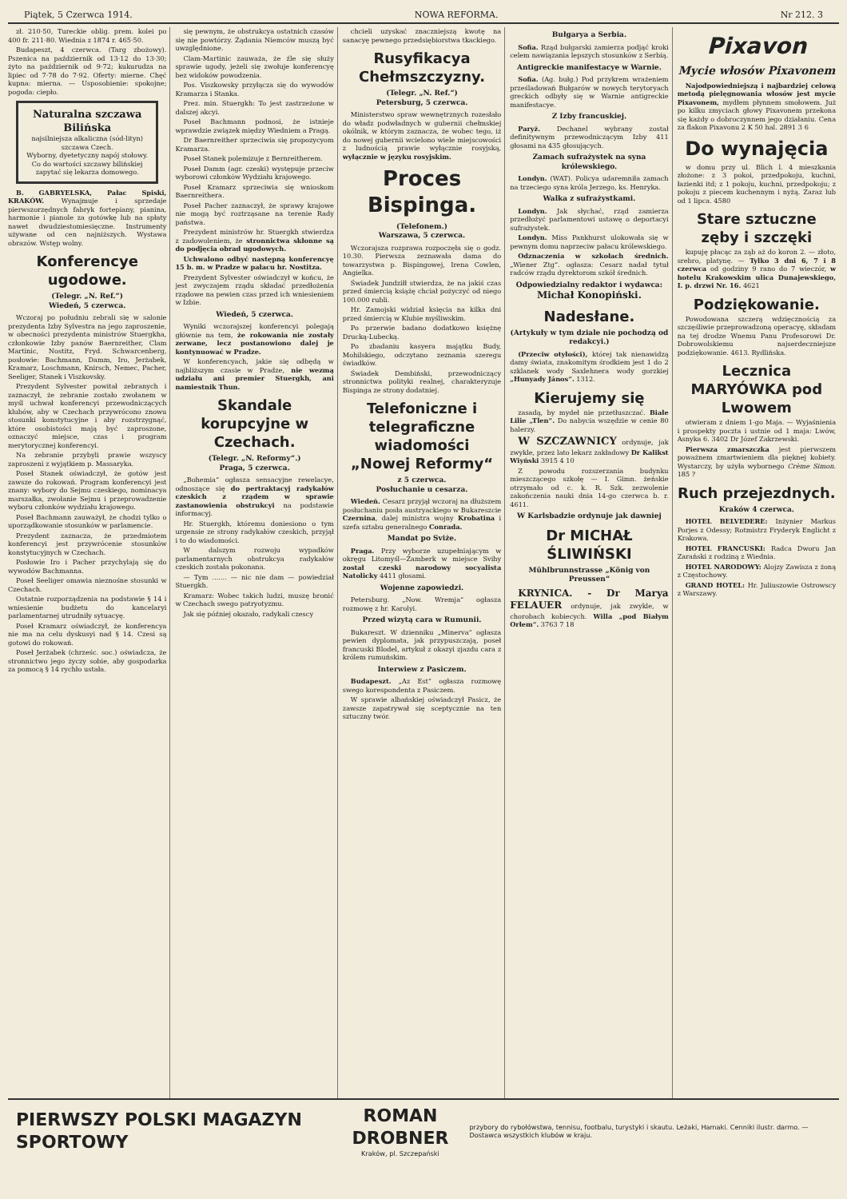Piątek, 5 Czerwca 1914. NOWA REFORMA. Nr 212. 3
zł. 210·50, Tureckie oblig. prem. kolei po 400 fr. 211·80. Wiednia z 1874 r. 465·50.
Budapeszt, 4 czerwca. (Targ zbożowy). Pszenica na październik od 13·12 do 13·30; żyto na październik od 9·72; kukurudza na lipiec od 7·78 do 7·92. Oferty: mierne. Chęć kupna: mierna. — Usposobienie: spokojne; pogoda: ciepło.
Naturalna szczawa Bilińska
najsilniejsza alkaliczna (sód-lityn) szczawa Czech.
Wyborny, dyetetyczny napój stołowy. Co do wartości szczawy bilińskiej zapytać się lekarza domowego.
B. GABRYELSKA, Pałac Spiski, KRAKÓW. Wynajmuje i sprzedaje pierwszorzędnych fabryk fortepiany, pianina, harmonie i pianole za gotówkę lub na spłaty nawet dwudziestomiesięczne. Instrumenty używane od cen najniższych. Wystawa obrazów. Wstęp wolny.
Konferencye ugodowe.
(Telegr. „N. Ref.“)
Wiedeń, 5 czerwca.
Wczoraj po południu zebrali się w salonie prezydenta Izby Sylvestra na jego zaproszenie, w obecności prezydenta ministrów Stuergkha, członkowie Izby panów Baernreither, Clam Martinic, Nostitz, Fryd. Schwarcenberg, posłowie: Bachmann, Damm, Iro, Jerżabek, Kramarz, Loschmann, Knirsch, Nemec, Pacher, Seeliger, Stanek i Viszkovsky.
Prezydent Sylvester powitał zebranych i zaznaczył, że zebranie zostało zwołanem w myśl uchwał konferencyi przewodniczących klubów, aby w Czechach przywrócono znowu stosunki konstytucyjne i aby rozstrzygnąć, które osobistości mają być zaproszone, oznaczyć miejsce, czas i program merytorycznej konferencyi.
Na zebranie przybyli prawie wszyscy zaproszeni z wyjątkiem p. Massaryka.
Poseł Stanek oświadczył, że gotów jest zawsze do rokowań. Program konferencyi jest znany: wybory do Sejmu czeskiego, nominacya marszałka, zwołanie Sejmu i przeprowadzenie wyboru członków wydziału krajowego.
Poseł Bachmann zauważył, że chodzi tylko o uporządkowanie stosunków w parlamencie.
Prezydent zaznacza, że przedmiotem konferencyi jest przywrócenie stosunków konstytucyjnych w Czechach.
Posłowie Iro i Pacher przychylają się do wywodów Bachmanna.
Poseł Seeliger omawia nieznośne stosunki w Czechach.
Ostatnie rozporządzenia na podstawie § 14 i wniesienie budżetu do kancelaryi parlamentarnej utrudniły sytuacyę.
Poseł Kramarz oświadczył, że konferencya nie ma na celu dyskusyi nad § 14. Czesi są gotowi do rokowań.
Poseł Jerżabek (chrześc. soc.) oświadcza, że stronnictwo jego życzy sobie, aby gospodarka za pomocą § 14 rychło ustała.
się pewnym, że obstrukcya ostatnich czasów się nie powtórzy. Żądania Niemców muszą być uwzględnione.
Clam-Martinic zauważa, że źle się służy sprawie ugody, jeżeli się zwołuje konferencyę bez widoków powodzenia.
Pos. Viszkowsky przyłącza się do wywodów Kramarza i Stanka.
Prez. min. Stuergkh: To jest zastrzeżone w dalszej akcyi.
Poseł Bachmann podnosi, że istnieje wprawdzie związek między Wiedniem a Pragą.
Dr Baernreither sprzeciwia się propozycyom Kramarza.
Poseł Stanek polemizuje z Bernreitherem.
Poseł Damm (agr. czeski) występuje przeciw wyborowi członków Wydziału krajowego.
Poseł Kramarz sprzeciwia się wnioskom Baernreithera.
Poseł Pacher zaznaczył, że sprawy krajowe nie mogą być roztrząsane na terenie Rady państwa.
Prezydent ministrów hr. Stuergkh stwierdza z zadowoleniem, że stronnictwa skłonne są do podjęcia obrad ugodowych.
Uchwalono odbyć następną konferencyę 15 b. m. w Pradze w pałacu hr. Nostitza.
Prezydent Sylvester oświadczył w końcu, że jest zwyczajem rządu składać przedłożenia rządowe na pewien czas przed ich wniesieniem w Izbie.
Wiedeń, 5 czerwca.
Wyniki wczorajszej konferencyi polegają głównie na tem, że rokowania nie zostały zerwane, lecz postanowiono dalej je kontynuować w Pradze.
W konferencyach, jakie się odbędą w najbliższym czasie w Pradze, nie wezmą udziału ani premier Stuergkh, ani namiestnik Thun.
Skandale korupcyjne w Czechach.
(Telegr. „N. Reformy“.)
Praga, 5 czerwca.
„Bohemia“ ogłasza sensacyjne rewelacye, odnoszące się do pertraktacyj radykałów czeskich z rządem w sprawie zastanowienia obstrukcyi na podstawie informacyj.
Hr. Stuergkh, któremu doniesiono o tym urgensie ze strony radykałów czeskich, przyjął i to do wiadomości.
W dalszym rozwoju wypadków parlamentarnych obstrukcya radykałów czeskich została pokonana.
— Tym ....... — nic nie dam — powiedział Stuergkh.
Kramarz: Wobec takich ludzi, muszę bronić w Czechach swego patryotyzmu.
Jak się później okazało, radykali czescy
chcieli uzyskać znaczniejszą kwotę na sanacyę pewnego przedsiębiorstwa tkackiego.
Rusyfikacya Chełmszczyzny.
(Telegr. „N. Ref.“)
Petersburg, 5 czerwca.
Ministerstwo spraw wewnętrznych rozesłało do władz podwładnych w gubernii chełmskiej okólnik, w którym zaznacza, że wobec tego, iż do nowej gubernii wcielono wiele miejscowości z ludnością prawie wyłącznie rosyjską, wyłącznie w języku rosyjskim.
Proces Bispinga.
(Telefonem.)
Warszawa, 5 czerwca.
Wczorajsza rozprawa rozpoczęła się o godz. 10.30. Pierwsza zeznawała dama do towarzystwa p. Bispingowej, Irena Cowlen, Angielka.
Świadek Jundziłł stwierdza, że na jakiś czas przed śmiercią książę chciał pożyczyć od niego 100.000 rubli.
Hr. Zamojski widział księcia na kilka dni przed śmiercią w Klubie myśliwskim.
Po przerwie badano dodatkowo księżnę Drucką-Lubecką.
Po zbadaniu kasyera majątku Budy, Mohilskiego, odczytano zeznania szeregu świadków.
Świadek Dembiński, przewodniczący stronnictwa polityki realnej, charakteryzuje Bispinga ze strony dodatniej.
Telefoniczne i telegraficzne wiadomości „Nowej Reformy“
z 5 czerwca.
Posłuchanie u cesarza.
Wiedeń. Cesarz przyjął wczoraj na dłuższem posłuchaniu posła austryackiego w Bukareszcie Czernina, dalej ministra wojny Krobatina i szefa sztabu generalnego Conrada.
Mandat po Sviże.
Praga. Przy wyborze uzupełniającym w okręgu Litomyśl—Żamberk w miejsce Svihy został czeski narodowy socyalista Natolicky 4411 głosami.
Wojenne zapowiedzi.
Petersburg. „Now. Wremja“ ogłasza rozmowę z hr. Karolyi.
Przed wizytą cara w Rumunii.
Bukareszt. W dzienniku „Minerva“ ogłasza pewien dyplomata, jak przypuszczają, poseł francuski Blodel, artykuł z okazyi zjazdu cara z królem rumuńskim.
Interwiew z Pasiczem.
Budapeszt. „Az Est“ ogłasza rozmowę swego korespondenta z Pasiczem.
W sprawie albańskiej oświadczył Pasicz, że zawsze zapatrywał się sceptycznie na ten sztuczny twór.
Bułgarya a Serbia.
Sofia. Rząd bułgarski zamierza podjąć kroki celem nawiązania lepszych stosunków z Serbią.
Antigreckie manifestacye w Warnie.
Sofia. (Ag. bułg.) Pod przykrem wrażeniem prześladowań Bułgarów w nowych terytoryach greckich odbyły się w Warnie antigreckie manifestacye.
Z Izby francuskiej.
Paryż. Dechanel wybrany został definitywnym przewodniczącym Izby 411 głosami na 435 głosujących.
Zamach sufrażystek na syna królewskiego.
Londyn. (WAT). Policya udaremniła zamach na trzeciego syna króla Jerzego, ks. Henryka.
Walka z sufrażystkami.
Londyn. Jak słychać, rząd zamierza przedłożyć parlamentowi ustawę o deportacyi sufrażystek.
Londyn. Miss Pankhurst ulokowała się w pewnym domu naprzeciw pałacu królewskiego.
Odznaczenia w szkołach średnich. „Wiener Ztg“. ogłasza: Cesarz nadał tytuł radców rządu dyrektorom szkół średnich.
Odpowiedzialny redaktor i wydawca:
Michał Konopiński.
Nadesłane.
(Artykuły w tym dziale nie pochodzą od redakcyi.)
(Przeciw otyłości), której tak nienawidzą damy świata, znakomitym środkiem jest 1 do 2 szklanek wody Saxlehnera wody gorzkiej „Hunyady János“. 1312.
Kierujemy się
zasadą, by mydeł nie przetłuszczać. Białe Lilie „Tlen“. Do nabycia wszędzie w cenie 80 halerzy.
W SZCZAWNICY ordynuje, jak zwykle, przez lato lekarz zakładowy Dr Kalikst Wiyński 3915 4 10
Z powodu rozszerzania budynku mieszczącego szkołę — I. Gimn. żeńskie otrzymało od c. k. R. Szk. zezwolenie zakończenia nauki dnia 14-go czerwca b. r. 4611.
W Karlsbadzie ordynuje jak dawniej
Dr MICHAŁ ŚLIWIŃSKI
Mühlbrunnstrasse „König von Preussen“
KRYNICA. - Dr Marya FELAUER ordynuje, jak zwykle, w chorobach kobiecych. Willa „pod Białym Orłem“. 3763 7 18
Pixavon
Mycie włosów Pixavonem
Najodpowiedniejszą i najbardziej celową metodą pielęgnowania włosów jest mycie Pixavonem, mydłem płynnem smołowem. Już po kilku zmyciach głowy Pixavonem przekona się każdy o dobroczynnem jego działaniu. Cena za flakon Pixavonu 2 K 50 hal. 2891 3 6
Do wynajęcia
w domu przy ul. Blich l. 4 mieszkania złożone: z 3 pokoi, przedpokoju, kuchni, łazienki itd; z 1 pokoju, kuchni, przedpokoju; z pokoju z piecem kuchennym i nyżą. Zaraz lub od 1 lipca. 4580
Stare sztuczne zęby i szczęki
kupuję płacąc za ząb aż do koron 2. — złoto, srebro, platynę. — Tylko 3 dni 6, 7 i 8 czerwca od godziny 9 rano do 7 wieczór, w hotelu Krakowskim ulica Dunajewskiego, I. p. drzwi Nr. 16. 4621
Podziękowanie.
Powodowana szczerą wdzięcznością za szczęśliwie przeprowadzoną operacyę, składam na tej drodze Wnemu Panu Profesorowi Dr. Dobrowolskiemu najserdeczniejsze podziękowanie. 4613. Rydlińska.
Lecznica MARYÓWKA pod Lwowem
otwieram z dniem 1-go Maja. — Wyjaśnienia i prospekty poczta i ustnie od 1 maja: Lwów, Asnyka 6. 3402 Dr Józef Zakrzewski.
Pierwsza zmarszczka jest pierwszem poważnem zmartwieniem dla pięknej kobiety. Wystarczy, by użyła wybornego Crème Simon. 185 ?
Ruch przejezdnych.
Kraków 4 czerwca.
HOTEL BELVEDERE: Inżynier Markus Porjes z Odessy; Rotmistrz Fryderyk Englicht z Krakowa.
HOTEL FRANCUSKI: Radca Dworu Jan Zarański z rodziną z Wiednia.
HOTEL NARODOWY: Alojzy Zawisza z żoną z Częstochowy.
GRAND HOTEL: Hr. Juliuszowie Ostrowscy z Warszawy.
PIERWSZY POLSKI MAGAZYN SPORTOWY ROMAN DROBNER
Kraków, pl. Szczepański przybory do rybołówstwa, tennisu, footbalu, turystyki i skautu. Leżaki, Hamaki. Cenniki ilustr. darmo. — Dostawca wszystkich klubów w kraju.